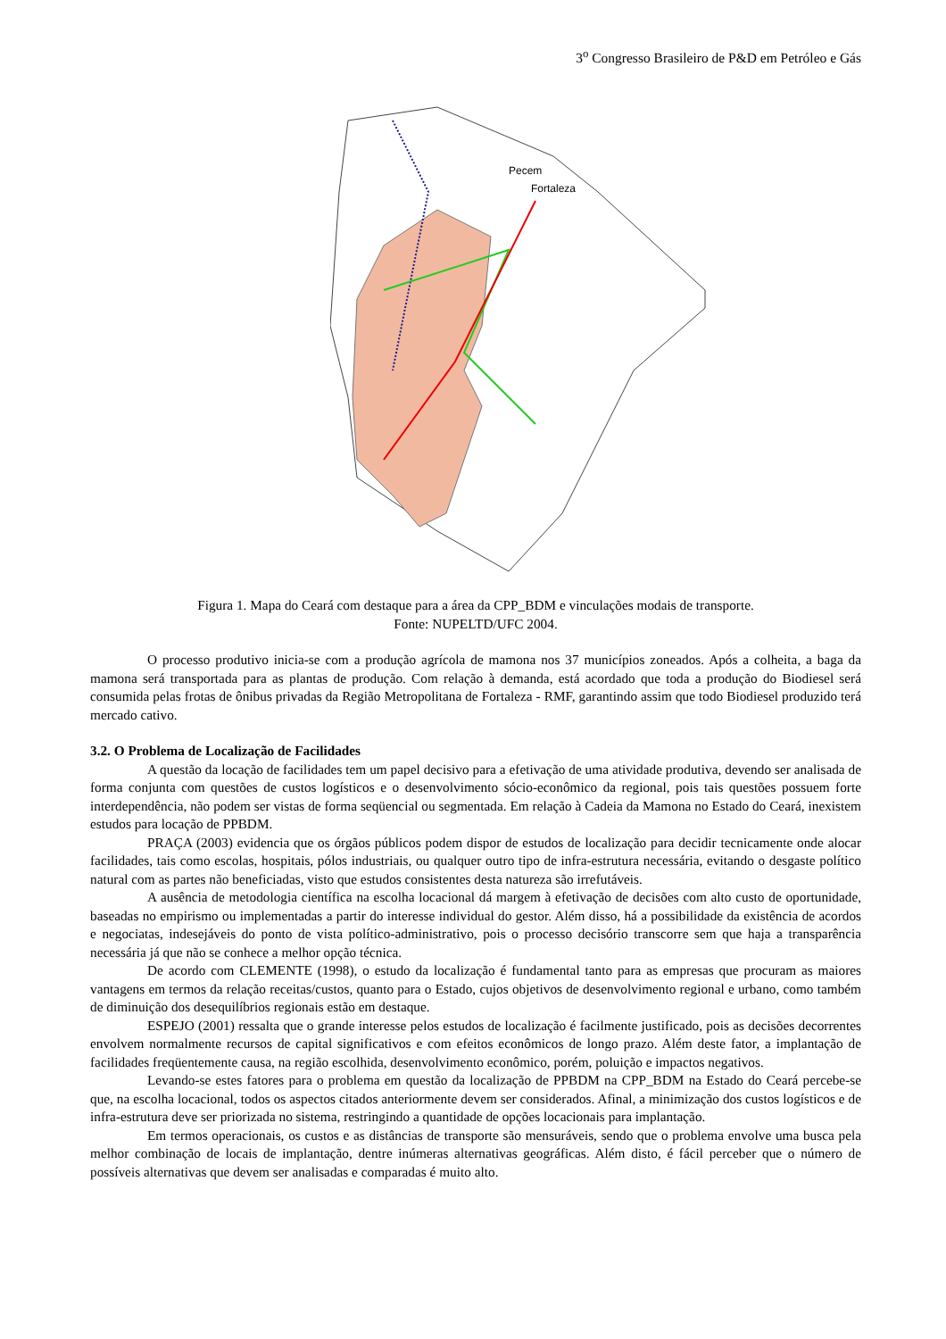3<sup>o</sup> Congresso Brasileiro de P&D em Petróleo e Gás
Pecem
Fortaleza
Figura 1. Mapa do Ceará com destaque para a área da CPP_BDM e vinculações modais de transporte.
Fonte: NUPELTD/UFC 2004.
O processo produtivo inicia-se com a produção agrícola de mamona nos 37 municípios zoneados. Após a colheita, a baga da mamona será transportada para as plantas de produção. Com relação à demanda, está acordado que toda a produção do Biodiesel será consumida pelas frotas de ônibus privadas da Região Metropolitana de Fortaleza - RMF, garantindo assim que todo Biodiesel produzido terá mercado cativo.
3.2. O Problema de Localização de Facilidades
A questão da locação de facilidades tem um papel decisivo para a efetivação de uma atividade produtiva, devendo ser analisada de forma conjunta com questões de custos logísticos e o desenvolvimento sócio-econômico da regional, pois tais questões possuem forte interdependência, não podem ser vistas de forma seqüencial ou segmentada. Em relação à Cadeia da Mamona no Estado do Ceará, inexistem estudos para locação de PPBDM.
PRAÇA (2003) evidencia que os órgãos públicos podem dispor de estudos de localização para decidir tecnicamente onde alocar facilidades, tais como escolas, hospitais, pólos industriais, ou qualquer outro tipo de infra-estrutura necessária, evitando o desgaste político natural com as partes não beneficiadas, visto que estudos consistentes desta natureza são irrefutáveis.
A ausência de metodologia científica na escolha locacional dá margem à efetivação de decisões com alto custo de oportunidade, baseadas no empirismo ou implementadas a partir do interesse individual do gestor. Além disso, há a possibilidade da existência de acordos e negociatas, indesejáveis do ponto de vista político-administrativo, pois o processo decisório transcorre sem que haja a transparência necessária já que não se conhece a melhor opção técnica.
De acordo com CLEMENTE (1998), o estudo da localização é fundamental tanto para as empresas que procuram as maiores vantagens em termos da relação receitas/custos, quanto para o Estado, cujos objetivos de desenvolvimento regional e urbano, como também de diminuição dos desequilíbrios regionais estão em destaque.
ESPEJO (2001) ressalta que o grande interesse pelos estudos de localização é facilmente justificado, pois as decisões decorrentes envolvem normalmente recursos de capital significativos e com efeitos econômicos de longo prazo. Além deste fator, a implantação de facilidades freqüentemente causa, na região escolhida, desenvolvimento econômico, porém, poluição e impactos negativos.
Levando-se estes fatores para o problema em questão da localização de PPBDM na CPP_BDM na Estado do Ceará percebe-se que, na escolha locacional, todos os aspectos citados anteriormente devem ser considerados. Afinal, a minimização dos custos logísticos e de infra-estrutura deve ser priorizada no sistema, restringindo a quantidade de opções locacionais para implantação.
Em termos operacionais, os custos e as distâncias de transporte são mensuráveis, sendo que o problema envolve uma busca pela melhor combinação de locais de implantação, dentre inúmeras alternativas geográficas. Além disto, é fácil perceber que o número de possíveis alternativas que devem ser analisadas e comparadas é muito alto.